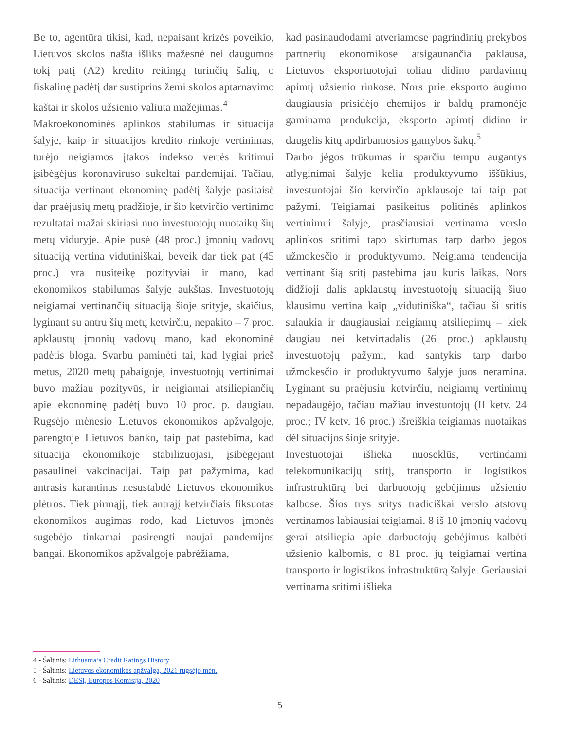Be to, agentūra tikisi, kad, nepaisant krizės poveikio, Lietuvos skolos našta išliks mažesnė nei daugumos tokį patį (A2) kredito reitingą turinčių šalių, o fiskalinę padėtį dar sustiprins žemi skolos aptarnavimo kaštai ir skolos užsienio valiuta mažėjimas.<sup>4</sup>
Makroekonominės aplinkos stabilumas ir situacija šalyje, kaip ir situacijos kredito rinkoje vertinimas, turėjo neigiamos įtakos indekso vertės kritimui įsibėgėjus koronaviruso sukeltai pandemijai. Tačiau, situacija vertinant ekonominę padėtį šalyje pasitaisė dar praėjusių metų pradžioje, ir šio ketvirčio vertinimo rezultatai mažai skiriasi nuo investuotojų nuotaikų šių metų viduryje. Apie pusė (48 proc.) įmonių vadovų situaciją vertina vidutiniškai, beveik dar tiek pat (45 proc.) yra nusiteikę pozityviai ir mano, kad ekonomikos stabilumas šalyje aukštas. Investuotojų neigiamai vertinančių situaciją šioje srityje, skaičius, lyginant su antru šių metų ketvirčiu, nepakito – 7 proc. apklaustų įmonių vadovų mano, kad ekonominė padėtis bloga. Svarbu paminėti tai, kad lygiai prieš metus, 2020 metų pabaigoje, investuotojų vertinimai buvo mažiau pozityvūs, ir neigiamai atsiliepiančių apie ekonominę padėtį buvo 10 proc. p. daugiau. Rugsėjo mėnesio Lietuvos ekonomikos apžvalgoje, parengtoje Lietuvos banko, taip pat pastebima, kad situacija ekonomikoje stabilizuojasi, įsibėgėjant pasaulinei vakcinacijai. Taip pat pažymima, kad antrasis karantinas nesustabdė Lietuvos ekonomikos plėtros. Tiek pirmąjį, tiek antrąjį ketvirčiais fiksuotas ekonomikos augimas rodo, kad Lietuvos įmonės sugebėjo tinkamai pasirengti naujai pandemijos bangai. Ekonomikos apžvalgoje pabrėžiama,
kad pasinaudodami atveriamose pagrindinių prekybos partnerių ekonomikose atsigaunančia paklausa, Lietuvos eksportuotojai toliau didino pardavimų apimtį užsienio rinkose. Nors prie eksporto augimo daugiausia prisidėjo chemijos ir baldų pramonėje gaminama produkcija, eksporto apimtį didino ir daugelis kitų apdirbamosios gamybos šakų.<sup>5</sup>
Darbo jėgos trūkumas ir sparčiu tempu augantys atlyginimai šalyje kelia produktyvumo iššūkius, investuotojai šio ketvirčio apklausoje tai taip pat pažymi. Teigiamai pasikeitus politinės aplinkos vertinimui šalyje, prasčiausiai vertinama verslo aplinkos sritimi tapo skirtumas tarp darbo jėgos užmokesčio ir produktyvumo. Neigiama tendencija vertinant šią sritį pastebima jau kuris laikas. Nors didžioji dalis apklaustų investuotojų situaciją šiuo klausimu vertina kaip „vidutiniška“, tačiau ši sritis sulaukia ir daugiausiai neigiamų atsiliepimų – kiek daugiau nei ketvirtadalis (26 proc.) apklaustų investuotojų pažymi, kad santykis tarp darbo užmokesčio ir produktyvumo šalyje juos neramina. Lyginant su praėjusiu ketvirčiu, neigiamų vertinimų nepadaugėjo, tačiau mažiau investuotojų (II ketv. 24 proc.; IV ketv. 16 proc.) išreiškia teigiamas nuotaikas dėl situacijos šioje srityje.
Investuotojai išlieka nuoseklūs, vertindami telekomunikacijų sritį, transporto ir logistikos infrastruktūrą bei darbuotojų gebėjimus užsienio kalbose. Šios trys sritys tradiciškai verslo atstovų vertinamos labiausiai teigiamai. 8 iš 10 įmonių vadovų gerai atsiliepia apie darbuotojų gebėjimus kalbėti užsienio kalbomis, o 81 proc. jų teigiamai vertina transporto ir logistikos infrastruktūrą šalyje. Geriausiai vertinama sritimi išlieka
4 - Šaltinis: Lithuania’s Credit Ratings History
5 - Šaltinis: Lietuvos ekonomikos apžvalga, 2021 rugsėjo mėn.
6 - Šaltinis: DESI, Europos Komisija, 2020
5